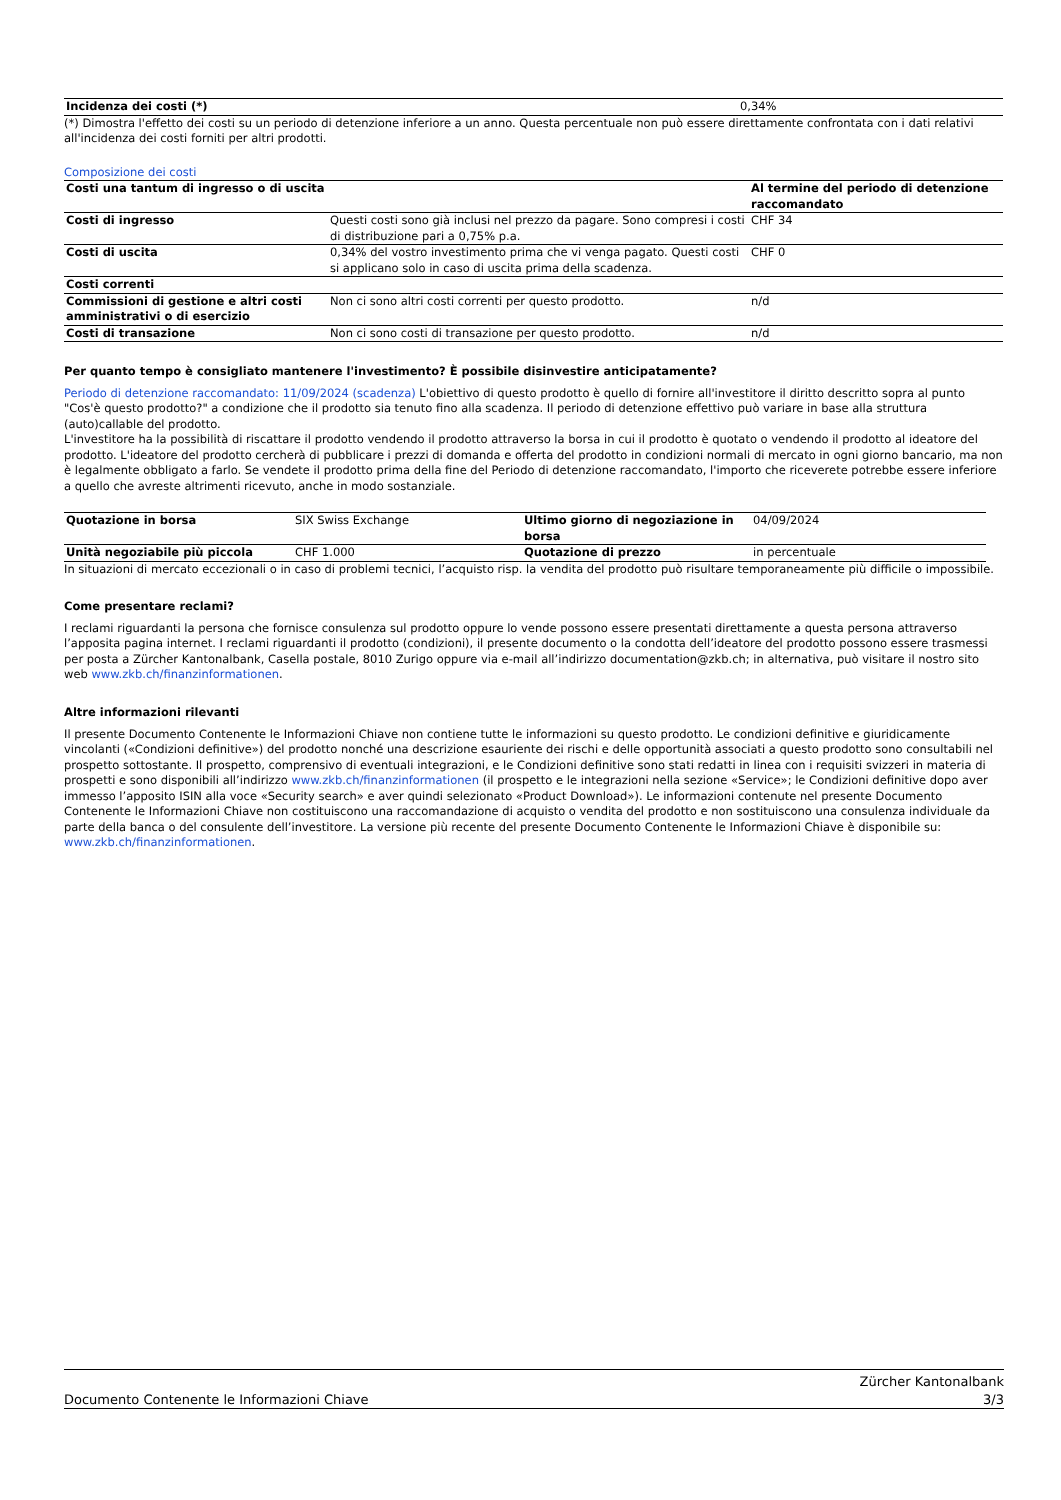| Incidenza dei costi (*) | 0,34% |
(*) Dimostra l'effetto dei costi su un periodo di detenzione inferiore a un anno. Questa percentuale non può essere direttamente confrontata con i dati relativi all'incidenza dei costi forniti per altri prodotti.
Composizione dei costi
| Costi una tantum di ingresso o di uscita | | Al termine del periodo di detenzione raccomandato |
| --- | --- | --- |
| Costi di ingresso | Questi costi sono già inclusi nel prezzo da pagare. Sono compresi i costi di distribuzione pari a 0,75% p.a. | CHF 34 |
| Costi di uscita | 0,34% del vostro investimento prima che vi venga pagato. Questi costi si applicano solo in caso di uscita prima della scadenza. | CHF 0 |
| Costi correnti | | |
| Commissioni di gestione e altri costi amministrativi o di esercizio | Non ci sono altri costi correnti per questo prodotto. | n/d |
| Costi di transazione | Non ci sono costi di transazione per questo prodotto. | n/d |
Per quanto tempo è consigliato mantenere l'investimento? È possibile disinvestire anticipatamente?
Periodo di detenzione raccomandato: 11/09/2024 (scadenza) L'obiettivo di questo prodotto è quello di fornire all'investitore il diritto descritto sopra al punto "Cos'è questo prodotto?" a condizione che il prodotto sia tenuto fino alla scadenza. Il periodo di detenzione effettivo può variare in base alla struttura (auto)callable del prodotto.
L'investitore ha la possibilità di riscattare il prodotto vendendo il prodotto attraverso la borsa in cui il prodotto è quotato o vendendo il prodotto al ideatore del prodotto. L'ideatore del prodotto cercherà di pubblicare i prezzi di domanda e offerta del prodotto in condizioni normali di mercato in ogni giorno bancario, ma non è legalmente obbligato a farlo. Se vendete il prodotto prima della fine del Periodo di detenzione raccomandato, l'importo che riceverete potrebbe essere inferiore a quello che avreste altrimenti ricevuto, anche in modo sostanziale.
| Quotazione in borsa | SIX Swiss Exchange | Ultimo giorno di negoziazione in borsa | 04/09/2024 |
| Unità negoziabile più piccola | CHF 1.000 | Quotazione di prezzo | in percentuale |
In situazioni di mercato eccezionali o in caso di problemi tecnici, l’acquisto risp. la vendita del prodotto può risultare temporaneamente più difficile o impossibile.
Come presentare reclami?
I reclami riguardanti la persona che fornisce consulenza sul prodotto oppure lo vende possono essere presentati direttamente a questa persona attraverso l’apposita pagina internet. I reclami riguardanti il prodotto (condizioni), il presente documento o la condotta dell’ideatore del prodotto possono essere trasmessi per posta a Zürcher Kantonalbank, Casella postale, 8010 Zurigo oppure via e-mail all’indirizzo documentation@zkb.ch; in alternativa, può visitare il nostro sito web www.zkb.ch/finanzinformationen.
Altre informazioni rilevanti
Il presente Documento Contenente le Informazioni Chiave non contiene tutte le informazioni su questo prodotto. Le condizioni definitive e giuridicamente vincolanti («Condizioni definitive») del prodotto nonché una descrizione esauriente dei rischi e delle opportunità associati a questo prodotto sono consultabili nel prospetto sottostante. Il prospetto, comprensivo di eventuali integrazioni, e le Condizioni definitive sono stati redatti in linea con i requisiti svizzeri in materia di prospetti e sono disponibili all’indirizzo www.zkb.ch/finanzinformationen (il prospetto e le integrazioni nella sezione «Service»; le Condizioni definitive dopo aver immesso l’apposito ISIN alla voce «Security search» e aver quindi selezionato «Product Download»). Le informazioni contenute nel presente Documento Contenente le Informazioni Chiave non costituiscono una raccomandazione di acquisto o vendita del prodotto e non sostituiscono una consulenza individuale da parte della banca o del consulente dell’investitore. La versione più recente del presente Documento Contenente le Informazioni Chiave è disponibile su: www.zkb.ch/finanzinformationen.
Documento Contenente le Informazioni Chiave Zürcher Kantonalbank
3/3